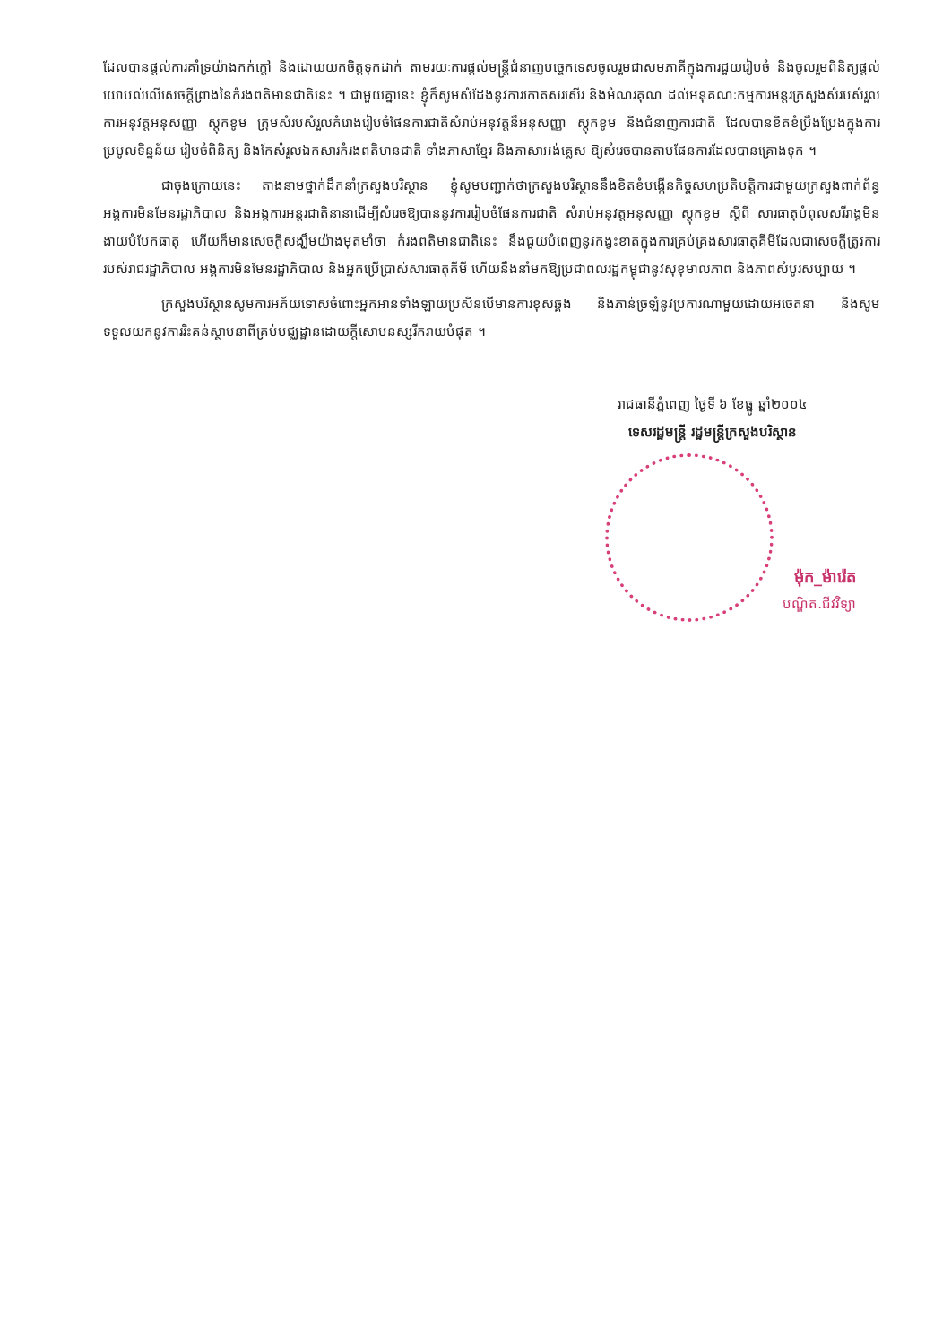ដែលបានផ្តល់ការគាំទ្រយ៉ាងកក់ក្តៅ និងដោយយកចិត្តទុកដាក់ តាមរយៈការផ្តល់មន្ត្រីជំនាញបច្ចេកទេសចូលរួមជាសមភាគីក្នុងការជួយរៀបចំ និងចូលរួមពិនិត្យផ្តល់យោបល់លើសេចក្តីព្រាងនៃកំរងពតិមានជាតិនេះ ។ ជាមួយគ្នានេះ ខ្ញុំក៏សូមសំដែងនូវការកោតសរសើរ និងអំណរគុណ ដល់អនុគណៈកម្មការអន្តរក្រសួងសំរបសំរួលការអនុវត្តអនុសញ្ញា ស្តុកខូម ក្រុមសំរបសំរួលគំរោងរៀបចំផែនការជាតិសំរាប់អនុវត្តន៏អនុសញ្ញា ស្តុកខូម និងជំនាញការជាតិ ដែលបានខិតខំប្រឹងប្រែងក្នុងការប្រមូលទិន្នន័យ រៀបចំពិនិត្យ និងកែសំរួលឯកសារកំរងពតិមានជាតិ ទាំងភាសាខ្មែរ និងភាសាអង់គ្លេស ឱ្យសំរេចបានតាមផែនការដែលបានគ្រោងទុក ។
ជាចុងក្រោយនេះ តាងនាមថ្នាក់ដឹកនាំក្រសួងបរិស្ថាន ខ្ញុំសូមបញ្ជាក់ថាក្រសួងបរិស្ថាននឹងខិតខំបង្កើនកិច្ចសហប្រតិបត្តិការជាមួយក្រសួងពាក់ព័ន្ធ អង្គការមិនមែនរដ្ឋាភិបាល និងអង្គការអន្តរជាតិនានាដើម្បីសំរេចឱ្យបាននូវការរៀបចំផែនការជាតិ សំរាប់អនុវត្តអនុសញ្ញា ស្តុកខូម ស្តីពី សារធាតុបំពុលសរីរាង្គមិនងាយបំបែកធាតុ ហើយក៏មានសេចក្តីសង្ឃឹមយ៉ាងមុតមាំថា កំរងពតិមានជាតិនេះ នឹងជួយបំពេញនូវកង្វះខាតក្នុងការគ្រប់គ្រងសារធាតុគីមីដែលជាសេចក្តីត្រូវការរបស់រាជរដ្ឋាភិបាល អង្គការមិនមែនរដ្ឋាភិបាល និងអ្នកប្រើប្រាស់សារធាតុគីមី ហើយនឹងនាំមកឱ្យប្រជាពលរដ្ឋកម្ពុជានូវសុខុមាលភាព និងភាពសំបូរសប្បាយ ។
ក្រសួងបរិស្ថានសូមការអភ័យទោសចំពោះអ្នកអានទាំងឡាយប្រសិនបើមានការខុសឆ្គង និងភាន់ច្រឡំនូវប្រការណាមួយដោយអចេតនា និងសូមទទួលយកនូវការរិះគន់ស្ថាបនាពីគ្រប់មជ្ឈដ្ឋានដោយក្តីសោមនស្សរីករាយបំផុត ។
រាជធានីភ្នំពេញ ថ្ងៃទី ៦ ខែធ្នូ ឆ្នាំ២០០៤
ទេសរដ្ឋមន្ត្រី រដ្ឋមន្ត្រីក្រសួងបរិស្ថាន
ម៉ុក_ម៉ារ៉េត
បណ្ឌិត.ជីវវិទ្យា